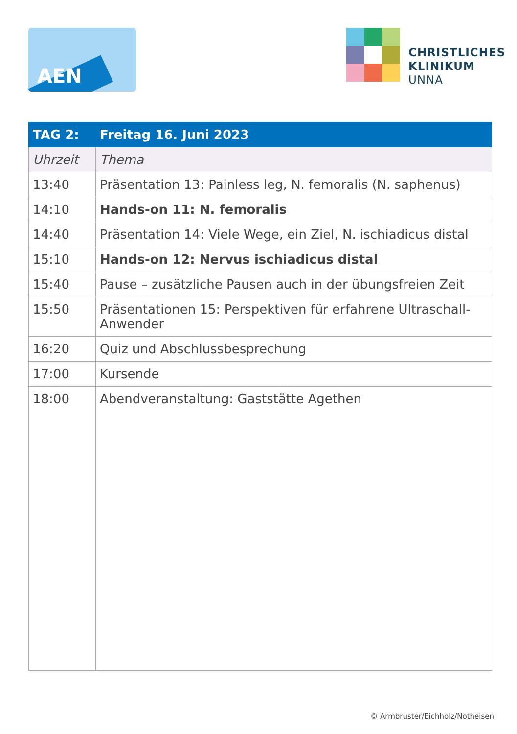AEN
CHRISTLICHES
KLINIKUM
UNNA
| TAG 2: | Freitag 16. Juni 2023 |
| --- | --- |
| Uhrzeit | Thema |
| 13:40 | Präsentation 13: Painless leg, N. femoralis (N. saphenus) |
| 14:10 | Hands-on 11: N. femoralis |
| 14:40 | Präsentation 14: Viele Wege, ein Ziel, N. ischiadicus distal |
| 15:10 | Hands-on 12: Nervus ischiadicus distal |
| 15:40 | Pause – zusätzliche Pausen auch in der übungsfreien Zeit |
| 15:50 | Präsentationen 15: Perspektiven für erfahrene Ultraschall-Anwender |
| 16:20 | Quiz und Abschlussbesprechung |
| 17:00 | Kursende |
| 18:00 | Abendveranstaltung: Gaststätte Agethen |
© Armbruster/Eichholz/Notheisen